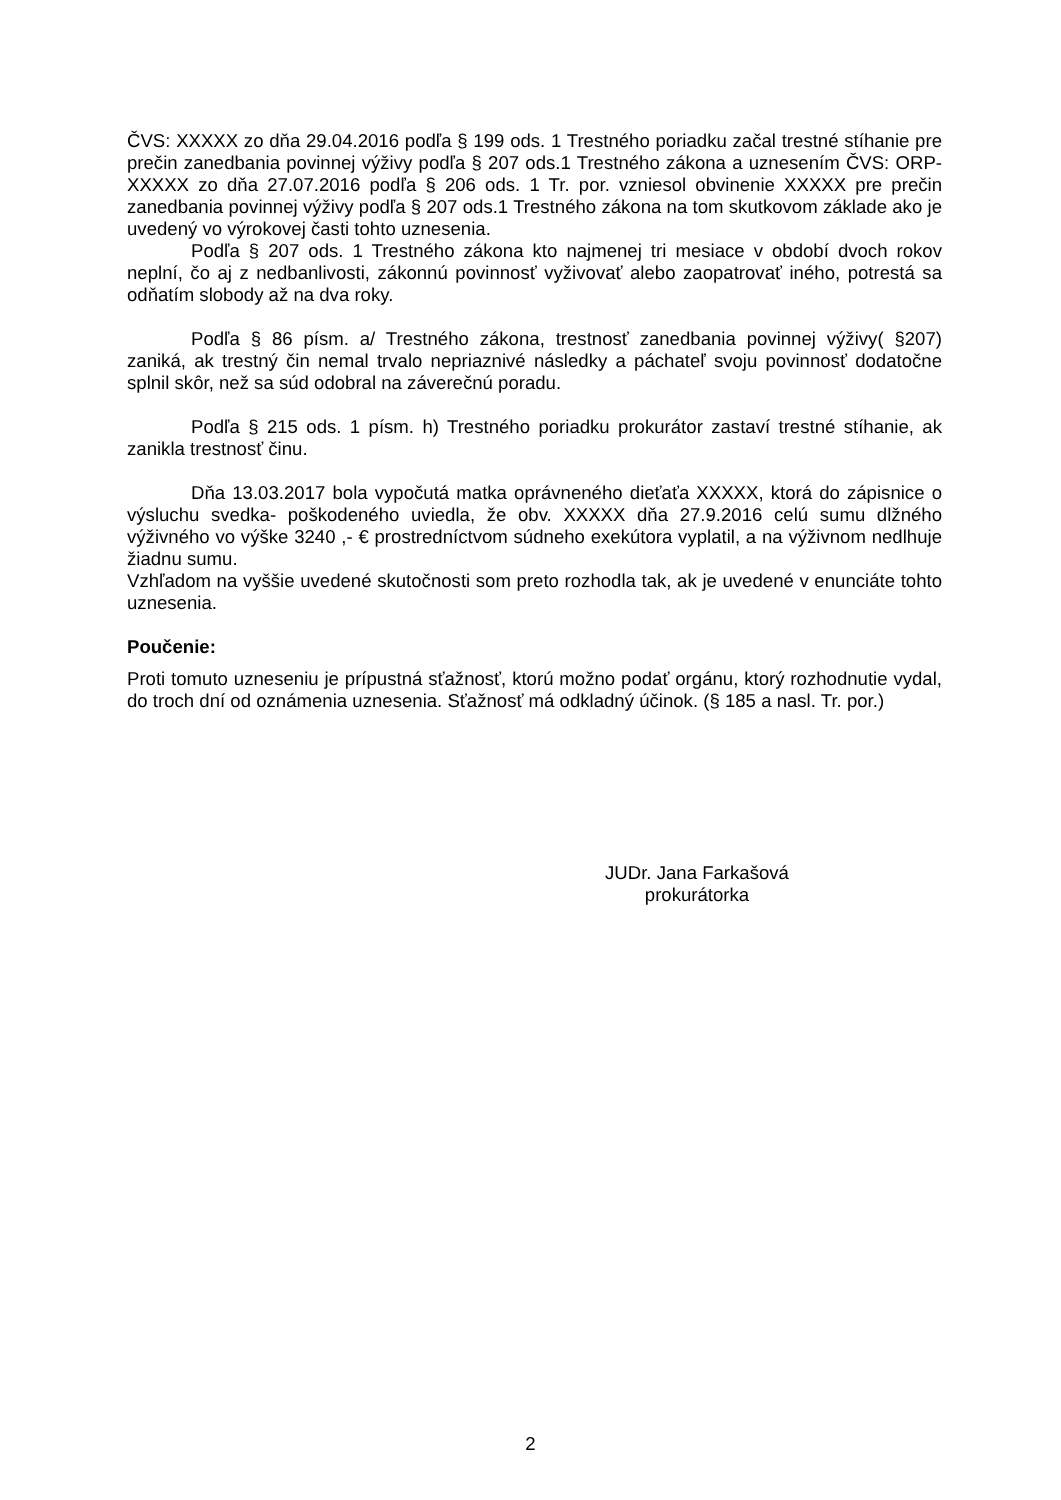ČVS: XXXXX zo dňa 29.04.2016 podľa § 199 ods. 1 Trestného poriadku začal trestné stíhanie pre prečin zanedbania povinnej výživy podľa § 207 ods.1 Trestného zákona a uznesením ČVS: ORP- XXXXX zo dňa 27.07.2016 podľa § 206 ods. 1 Tr. por. vzniesol obvinenie XXXXX pre prečin zanedbania povinnej výživy podľa § 207 ods.1 Trestného zákona na tom skutkovom základe ako je uvedený vo výrokovej časti tohto uznesenia.
Podľa § 207 ods. 1 Trestného zákona kto najmenej tri mesiace v období dvoch rokov neplní, čo aj z nedbanlivosti, zákonnú povinnosť vyživovať alebo zaopatrovať iného, potrestá sa odňatím slobody až na dva roky.
Podľa § 86 písm. a/ Trestného zákona, trestnosť zanedbania povinnej výživy( §207) zaniká, ak trestný čin nemal trvalo nepriaznivé následky a páchateľ svoju povinnosť dodatočne splnil skôr, než sa súd odobral na záverečnú poradu.
Podľa § 215 ods. 1 písm. h) Trestného poriadku prokurátor zastaví trestné stíhanie, ak zanikla trestnosť činu.
Dňa 13.03.2017 bola vypočutá matka oprávneného dieťaťa XXXXX, ktorá do zápisnice o výsluchu svedka- poškodeného uviedla, že obv. XXXXX dňa 27.9.2016 celú sumu dlžného výživného vo výške 3240 ,- € prostredníctvom súdneho exekútora vyplatil, a na výživnom nedlhuje žiadnu sumu.
Vzhľadom na vyššie uvedené skutočnosti som preto rozhodla tak, ak je uvedené v enunciáte tohto uznesenia.
Poučenie:
Proti tomuto uzneseniu je prípustná sťažnosť, ktorú možno podať orgánu, ktorý rozhodnutie vydal, do troch dní od oznámenia uznesenia. Sťažnosť má odkladný účinok. (§ 185 a nasl. Tr. por.)
JUDr. Jana Farkašová
prokurátorka
2